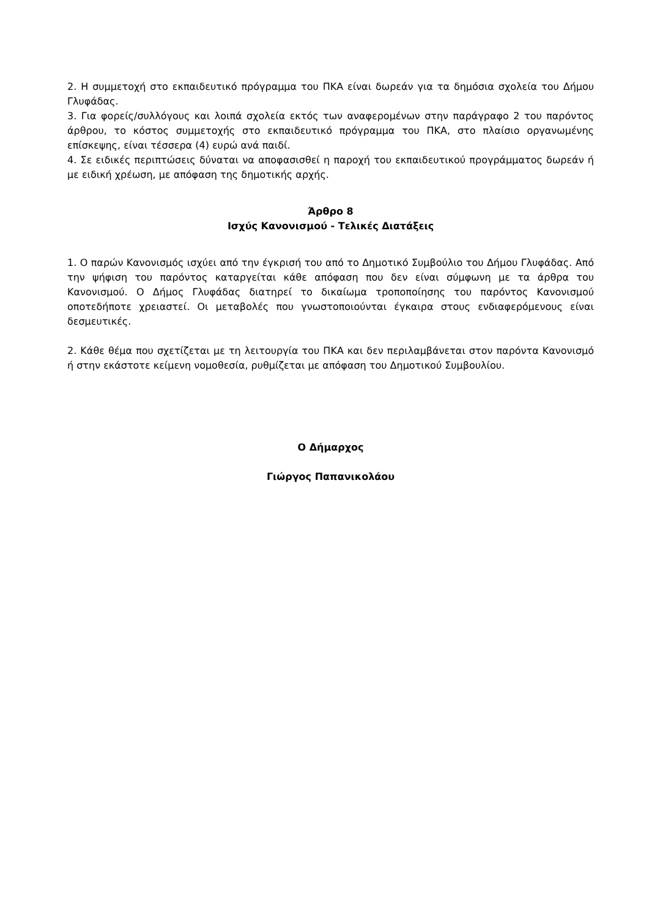2. Η συμμετοχή στο εκπαιδευτικό πρόγραμμα του ΠΚΑ είναι δωρεάν για τα δημόσια σχολεία του Δήμου Γλυφάδας.
3. Για φορείς/συλλόγους και λοιπά σχολεία εκτός των αναφερομένων στην παράγραφο 2 του παρόντος άρθρου, το κόστος συμμετοχής στο εκπαιδευτικό πρόγραμμα του ΠΚΑ, στο πλαίσιο οργανωμένης επίσκεψης, είναι τέσσερα (4) ευρώ ανά παιδί.
4. Σε ειδικές περιπτώσεις δύναται να αποφασισθεί η παροχή του εκπαιδευτικού προγράμματος δωρεάν ή με ειδική χρέωση, με απόφαση της δημοτικής αρχής.
Άρθρο 8
Ισχύς Κανονισμού - Τελικές Διατάξεις
1. Ο παρών Κανονισμός ισχύει από την έγκρισή του από το Δημοτικό Συμβούλιο του Δήμου Γλυφάδας. Από την ψήφιση του παρόντος καταργείται κάθε απόφαση που δεν είναι σύμφωνη με τα άρθρα του Κανονισμού. Ο Δήμος Γλυφάδας διατηρεί το δικαίωμα τροποποίησης του παρόντος Κανονισμού οποτεδήποτε χρειαστεί. Οι μεταβολές που γνωστοποιούνται έγκαιρα στους ενδιαφερόμενους είναι δεσμευτικές.
2. Κάθε θέμα που σχετίζεται με τη λειτουργία του ΠΚΑ και δεν περιλαμβάνεται στον παρόντα Κανονισμό ή στην εκάστοτε κείμενη νομοθεσία, ρυθμίζεται με απόφαση του Δημοτικού Συμβουλίου.
Ο Δήμαρχος
Γιώργος Παπανικολάου